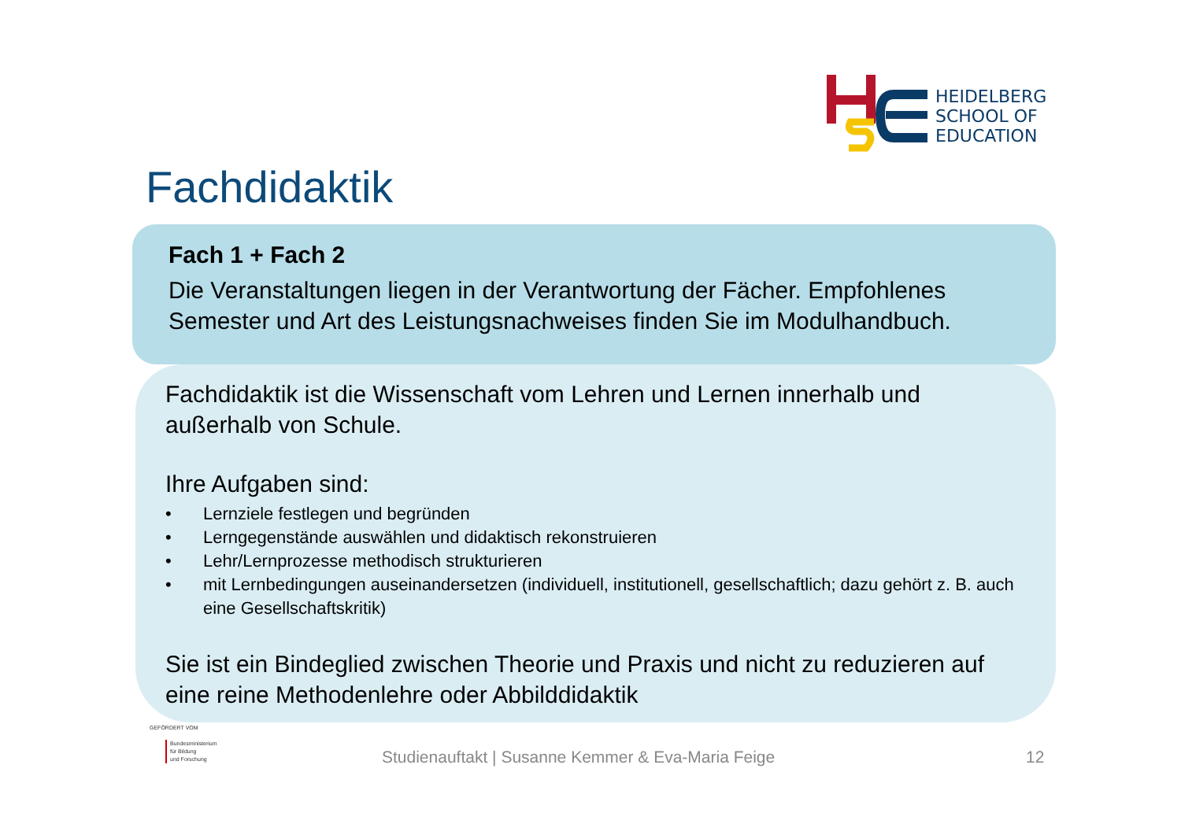HEIDELBERG
SCHOOL OF
EDUCATION
Fachdidaktik
Fach 1 + Fach 2
Die Veranstaltungen liegen in der Verantwortung der Fächer. Empfohlenes Semester und Art des Leistungsnachweises finden Sie im Modulhandbuch.
Fachdidaktik ist die Wissenschaft vom Lehren und Lernen innerhalb und außerhalb von Schule.
Ihre Aufgaben sind:
• Lernziele festlegen und begründen
• Lerngegenstände auswählen und didaktisch rekonstruieren
• Lehr/Lernprozesse methodisch strukturieren
• mit Lernbedingungen auseinandersetzen (individuell, institutionell, gesellschaftlich; dazu gehört z. B. auch eine Gesellschaftskritik)
Sie ist ein Bindeglied zwischen Theorie und Praxis und nicht zu reduzieren auf eine reine Methodenlehre oder Abbilddidaktik
GEFÖRDERT VOM
Bundesministerium
für Bildung
und Forschung
Studienauftakt | Susanne Kemmer & Eva-Maria Feige
12